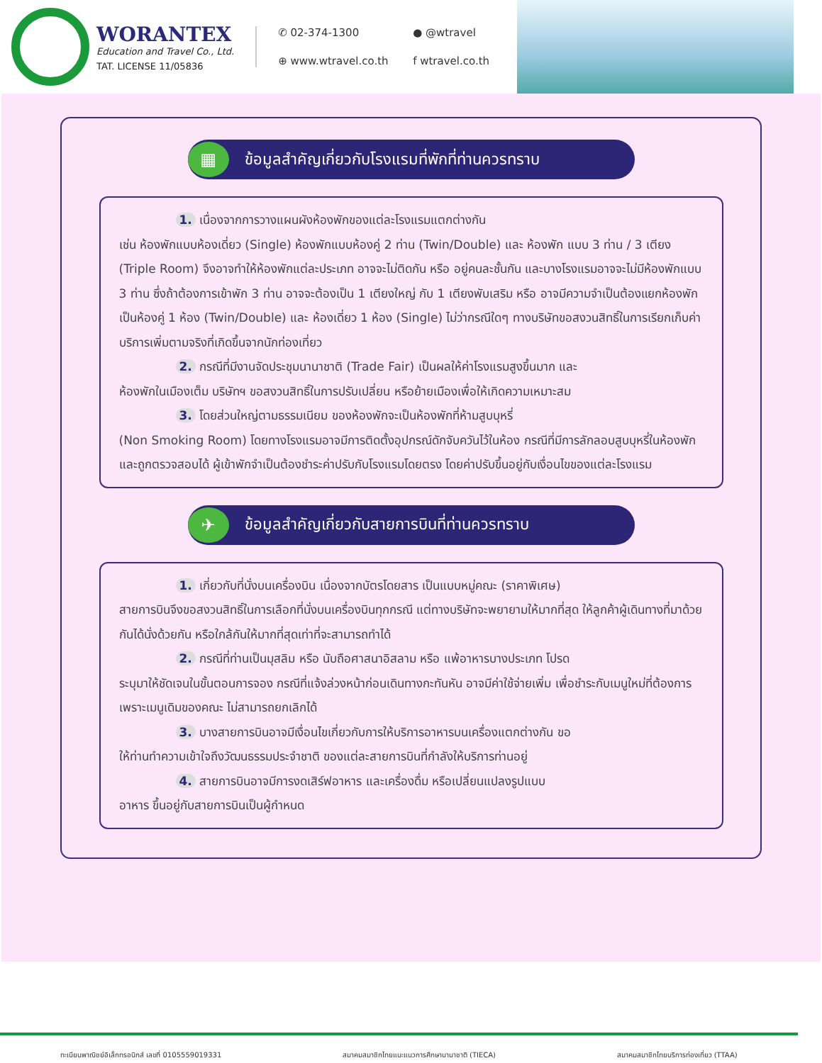WORANTEX
Education and Travel Co., Ltd.
TAT. LICENSE 11/05836
✆ 02-374-1300
● @wtravel
⊕ www.wtravel.co.th
f wtravel.co.th
▦
ข้อมูลสำคัญเกี่ยวกับโรงแรมที่พักที่ท่านควรทราบ
1. เนื่องจากการวางแผนผังห้องพักของแต่ละโรงแรมแตกต่างกัน
เช่น ห้องพักแบบห้องเดี่ยว (Single) ห้องพักแบบห้องคู่ 2 ท่าน (Twin/Double) และ ห้องพัก แบบ 3 ท่าน / 3 เตียง (Triple Room) จึงอาจทำให้ห้องพักแต่ละประเภท อาจจะไม่ติดกัน หรือ อยู่คนละชั้นกัน และบางโรงแรมอาจจะไม่มีห้องพักแบบ 3 ท่าน ซึ่งถ้าต้องการเข้าพัก 3 ท่าน อาจจะต้องเป็น 1 เตียงใหญ่ กับ 1 เตียงพับเสริม หรือ อาจมีความจำเป็นต้องแยกห้องพัก เป็นห้องคู่ 1 ห้อง (Twin/Double) และ ห้องเดี่ยว 1 ห้อง (Single) ไม่ว่ากรณีใดๆ ทางบริษัทขอสงวนสิทธิ์ในการเรียกเก็บค่าบริการเพิ่มตามจริงที่เกิดขึ้นจากนักท่องเที่ยว
2. กรณีที่มีงานจัดประชุมนานาชาติ (Trade Fair) เป็นผลให้ค่าโรงแรมสูงขึ้นมาก และ
ห้องพักในเมืองเต็ม บริษัทฯ ขอสงวนสิทธิ์ในการปรับเปลี่ยน หรือย้ายเมืองเพื่อให้เกิดความเหมาะสม
3. โดยส่วนใหญ่ตามธรรมเนียม ของห้องพักจะเป็นห้องพักที่ห้ามสูบบุหรี่
(Non Smoking Room) โดยทางโรงแรมอาจมีการติดตั้งอุปกรณ์ดักจับควันไว้ในห้อง กรณีที่มีการลักลอบสูบบุหรี่ในห้องพัก และถูกตรวจสอบได้ ผู้เข้าพักจำเป็นต้องชำระค่าปรับกับโรงแรมโดยตรง โดยค่าปรับขึ้นอยู่กับเงื่อนไขของแต่ละโรงแรม
✈
ข้อมูลสำคัญเกี่ยวกับสายการบินที่ท่านควรทราบ
1. เกี่ยวกับที่นั่งบนเครื่องบิน เนื่องจากบัตรโดยสาร เป็นแบบหมู่คณะ (ราคาพิเศษ)
สายการบินจึงขอสงวนสิทธิ์ในการเลือกที่นั่งบนเครื่องบินทุกกรณี แต่ทางบริษัทจะพยายามให้มากที่สุด ให้ลูกค้าผู้เดินทางที่มาด้วยกันได้นั่งด้วยกัน หรือใกล้กันให้มากที่สุดเท่าที่จะสามารถทำได้
2. กรณีที่ท่านเป็นมุสลิม หรือ นับถือศาสนาอิสลาม หรือ แพ้อาหารบางประเภท โปรด
ระบุมาให้ชัดเจนในขั้นตอนการจอง กรณีที่แจ้งล่วงหน้าก่อนเดินทางกะทันหัน อาจมีค่าใช้จ่ายเพิ่ม เพื่อชำระกับเมนูใหม่ที่ต้องการ เพราะเมนูเดิมของคณะ ไม่สามารถยกเลิกได้
3. บางสายการบินอาจมีเงื่อนไขเกี่ยวกับการให้บริการอาหารบนเครื่องแตกต่างกัน ขอ
ให้ท่านทำความเข้าใจถึงวัฒนธรรมประจำชาติ ของแต่ละสายการบินที่กำลังให้บริการท่านอยู่
4. สายการบินอาจมีการงดเสิร์ฟอาหาร และเครื่องดื่ม หรือเปลี่ยนแปลงรูปแบบ
อาหาร ขึ้นอยู่กับสายการบินเป็นผู้กำหนด
ทะเบียนพาณิชย์อิเล็กทรอนิกส์ เลขที่ 0105559019331 สมาคมสมาชิกไทยแนะแนวการศึกษานานาชาติ (TIECA) สมาคมสมาชิกไทยบริการท่องเที่ยว (TTAA)